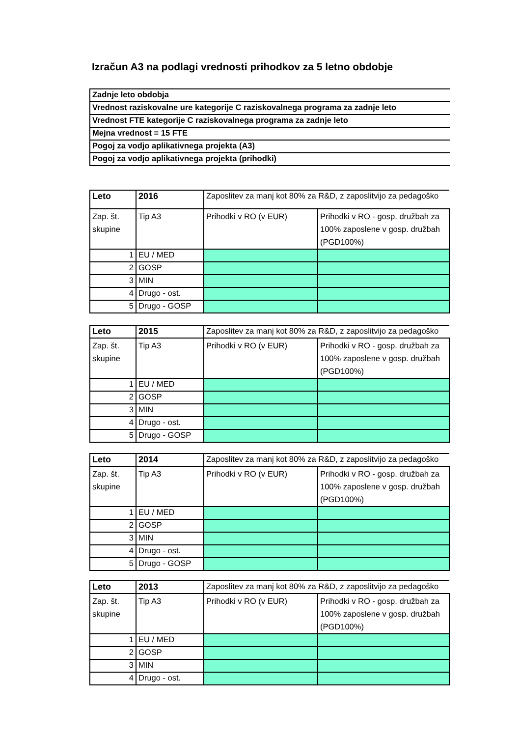Izračun A3 na podlagi vrednosti prihodkov za 5 letno obdobje
| Zadnje leto obdobja |
| Vrednost raziskovalne ure kategorije C raziskovalnega programa za zadnje leto |
| Vrednost FTE kategorije C raziskovalnega programa za zadnje leto |
| Mejna vrednost = 15 FTE |
| Pogoj za vodjo aplikativnega projekta (A3) |
| Pogoj za vodjo aplikativnega projekta (prihodki) |
| Leto | 2016 | Zaposlitev za manj kot 80% za R&D, z zaposlitvijo za pedagoško | |
| Zap. št. skupine | Tip A3 | Prihodki v RO (v EUR) | Prihodki v RO - gosp. družbah za 100% zaposlene v gosp. družbah (PGD100%) |
| 1 | EU / MED | | |
| 2 | GOSP | | |
| 3 | MIN | | |
| 4 | Drugo - ost. | | |
| 5 | Drugo - GOSP | | |
| Leto | 2015 | Zaposlitev za manj kot 80% za R&D, z zaposlitvijo za pedagoško | |
| Zap. št. skupine | Tip A3 | Prihodki v RO (v EUR) | Prihodki v RO - gosp. družbah za 100% zaposlene v gosp. družbah (PGD100%) |
| 1 | EU / MED | | |
| 2 | GOSP | | |
| 3 | MIN | | |
| 4 | Drugo - ost. | | |
| 5 | Drugo - GOSP | | |
| Leto | 2014 | Zaposlitev za manj kot 80% za R&D, z zaposlitvijo za pedagoško | |
| Zap. št. skupine | Tip A3 | Prihodki v RO (v EUR) | Prihodki v RO - gosp. družbah za 100% zaposlene v gosp. družbah (PGD100%) |
| 1 | EU / MED | | |
| 2 | GOSP | | |
| 3 | MIN | | |
| 4 | Drugo - ost. | | |
| 5 | Drugo - GOSP | | |
| Leto | 2013 | Zaposlitev za manj kot 80% za R&D, z zaposlitvijo za pedagoško | |
| Zap. št. skupine | Tip A3 | Prihodki v RO (v EUR) | Prihodki v RO - gosp. družbah za 100% zaposlene v gosp. družbah (PGD100%) |
| 1 | EU / MED | | |
| 2 | GOSP | | |
| 3 | MIN | | |
| 4 | Drugo - ost. | | |